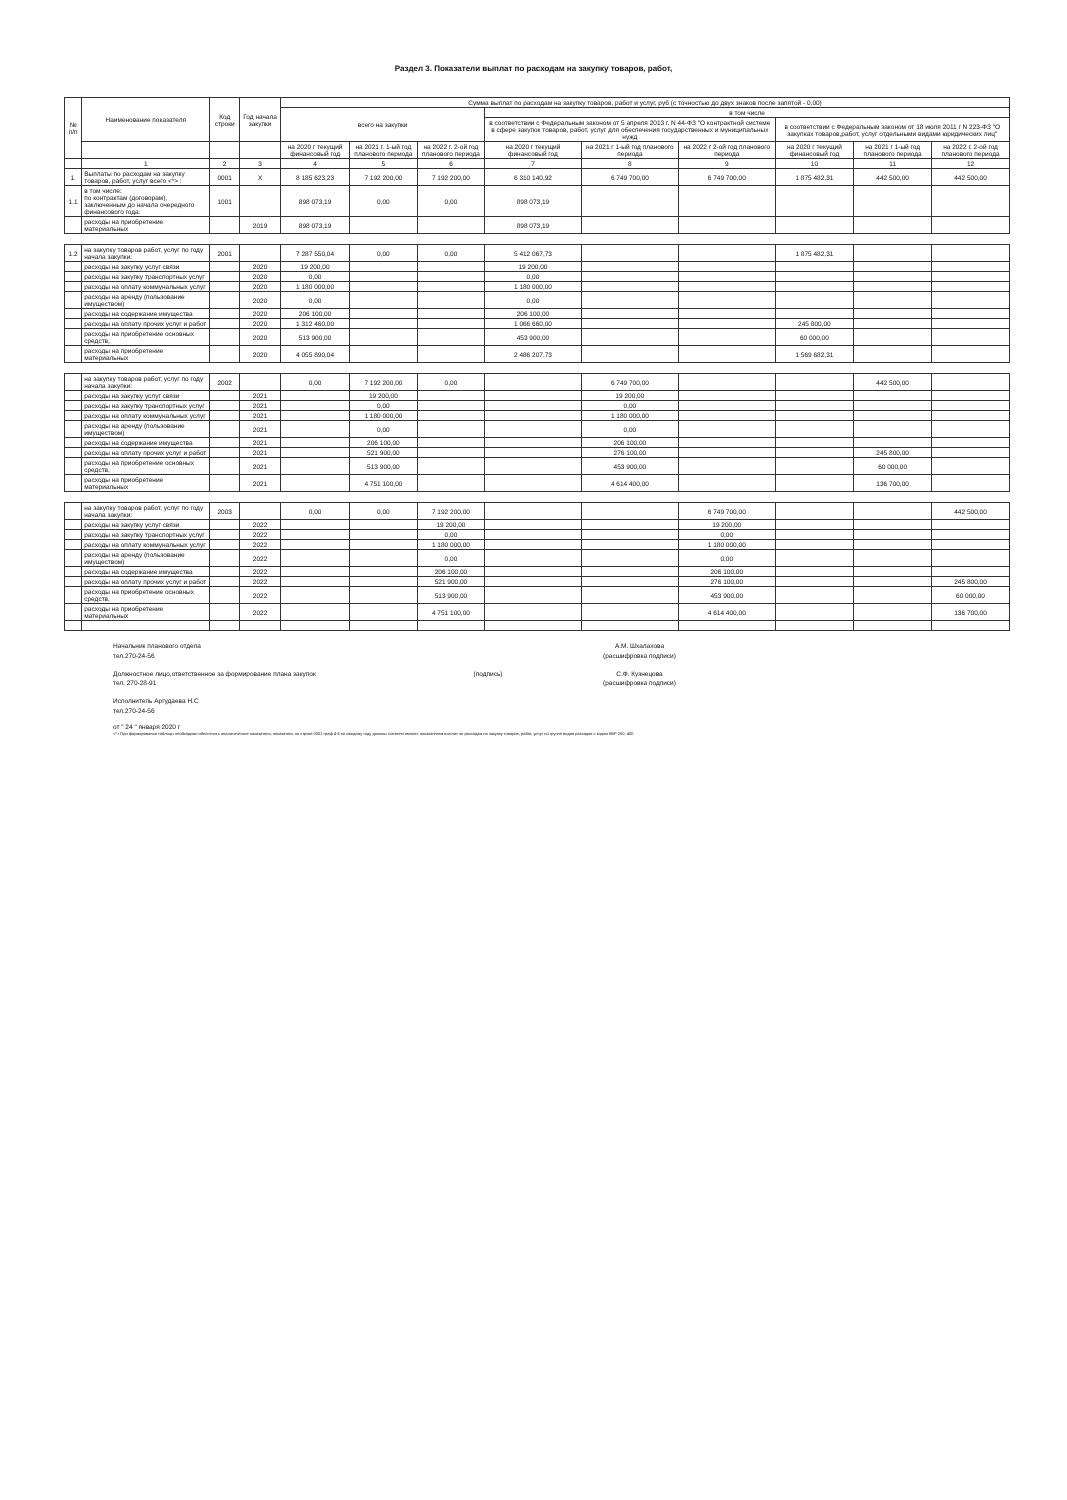Раздел 3. Показатели выплат по расходам на закупку товаров, работ,
| № п/п | Наименование показателя | Код строки | Год начала закупки | Сумма выплат по расходам на закупку товаров, работ и услуг, руб (с точностью до двух знаков после запятой - 0,00) | | | | | | | | |
| --- | --- | --- | --- | --- | --- | --- | --- | --- | --- | --- | --- | --- |
| | | | | всего на закупки | | | в том числе | | | | | |
| | | | | | | | в соответствии с Федеральным законом от 5 апреля 2013 г. N 44-ФЗ "О контрактной системе в сфере закупок товаров, работ, услуг для обеспечения государственных и муниципальных нужд | | | в соответствии с Федеральным законом от 18 июля 2011 г N 223-ФЗ "О закупках товаров,работ, услуг отдельными видами юридических лиц" | | |
| | | | | на 2020 г текущий финансовый год | на 2021 г. 1-ый год планового периода | на 2022 г. 2-ой год планового периода | на 2020 г текущий финансовый год | на 2021 г 1-ый год планового периода | на 2022 г 2-ой год планового периода | на 2020 г текущий финансовый год | на 2021 г 1-ый год планового периода | на 2022 г. 2-ой год планового периода |
| | 1 | 2 | 3 | 4 | 5 | 6 | 7 | 8 | 9 | 10 | 11 | 12 |
| 1. | Выплаты по расходам на закупку товаров, работ, услуг всего <*> : | 0001 | X | 8 185 623,23 | 7 192 200,00 | 7 192 200,00 | 6 310 140,92 | 6 749 700,00 | 6 749 700,00 | 1 875 482,31 | 442 500,00 | 442 500,00 |
| 1.1 | в том числе: по контрактам (договорам), заключенным до начала очередного финансового года: | 1001 | | 898 073,19 | 0,00 | 0,00 | 898 073,19 | | | | | |
| | расходы на приобретение материальных | | 2019 | 898 073,19 | | | 898 073,19 | | | | | |
| 1.2 | на закупку товаров работ, услуг по году начала закупки: | 2001 | | 7 287 550,04 | 0,00 | 0,00 | 5 412 067,73 | | | 1 875 482,31 | | |
| | расходы на закупку услуг связи | | 2020 | 19 200,00 | | | 19 200,00 | | | | | |
| | расходы на закупку транспортных услуг | | 2020 | 0,00 | | | 0,00 | | | | | |
| | расходы на оплату коммунальных услуг | | 2020 | 1 180 000,00 | | | 1 180 000,00 | | | | | |
| | расходы на аренду (пользование имуществом) | | 2020 | 0,00 | | | 0,00 | | | | | |
| | расходы на содержание имущества | | 2020 | 206 100,00 | | | 206 100,00 | | | | | |
| | расходы на оплату прочих услуг и работ | | 2020 | 1 312 460,00 | | | 1 066 660,00 | | | 245 800,00 | | |
| | расходы на приобретение основных средств, | | 2020 | 513 900,00 | | | 453 900,00 | | | 60 000,00 | | |
| | расходы на приобретение материальных | | 2020 | 4 055 890,04 | | | 2 486 207,73 | | | 1 569 682,31 | | |
| | на закупку товаров работ, услуг по году начала закупки: | 2002 | | 0,00 | 7 192 200,00 | 0,00 | | 6 749 700,00 | | | 442 500,00 | |
| | расходы на закупку услуг связи | | 2021 | | 19 200,00 | | | 19 200,00 | | | | |
| | расходы на закупку транспортных услуг | | 2021 | | 0,00 | | | 0,00 | | | | |
| | расходы на оплату коммунальных услуг | | 2021 | | 1 180 000,00 | | | 1 180 000,00 | | | | |
| | расходы на аренду (пользование имуществом) | | 2021 | | 0,00 | | | 0,00 | | | | |
| | расходы на содержание имущества | | 2021 | | 206 100,00 | | | 206 100,00 | | | | |
| | расходы на оплату прочих услуг и работ | | 2021 | | 521 900,00 | | | 276 100,00 | | | 245 800,00 | |
| | расходы на приобретение основных средств, | | 2021 | | 513 900,00 | | | 453 900,00 | | | 60 000,00 | |
| | расходы на приобретение материальных | | 2021 | | 4 751 100,00 | | | 4 614 400,00 | | | 136 700,00 | |
| | на закупку товаров работ, услуг по году начала закупки: | 2003 | | 0,00 | 0,00 | 7 192 200,00 | | | 6 749 700,00 | | | 442 500,00 |
| | расходы на закупку услуг связи | | 2022 | | | 19 200,00 | | | 19 200,00 | | | |
| | расходы на закупку транспортных услуг | | 2022 | | | 0,00 | | | 0,00 | | | |
| | расходы на оплату коммунальных услуг | | 2022 | | | 1 180 000,00 | | | 1 180 000,00 | | | |
| | расходы на аренду (пользование имуществом) | | 2022 | | | 0,00 | | | 0,00 | | | |
| | расходы на содержание имущества | | 2022 | | | 206 100,00 | | | 206 100,00 | | | |
| | расходы на оплату прочих услуг и работ | | 2022 | | | 521 900,00 | | | 276 100,00 | | | 245 800,00 |
| | расходы на приобретение основных средств, | | 2022 | | | 513 900,00 | | | 453 900,00 | | | 60 000,00 |
| | расходы на приобретение материальных | | 2022 | | | 4 751 100,00 | | | 4 614 400,00 | | | 136 700,00 |
Начальник планового отдела
тел.270-24-56
А.М. Шхалахова
(расшифровка подписи)
Должностное лицо,ответственное за формирование плана закупок
тел. 270-28-91
(подпись) С.Ф. Кузнецова
(расшифровка подписи)
Исполнитель Аргудаева Н.С
тел.270-24-56
от " 24 " января 2020 г
<*> При формировании таблицы необходимо обеспечить аналитические показатели, показатель по строке 0001 граф 4-6 по каждому году должны соответствовать показателям выплат по расходам на закупку товаров, работ, услуг по группе видов расходов с кодом КВР 200, 400